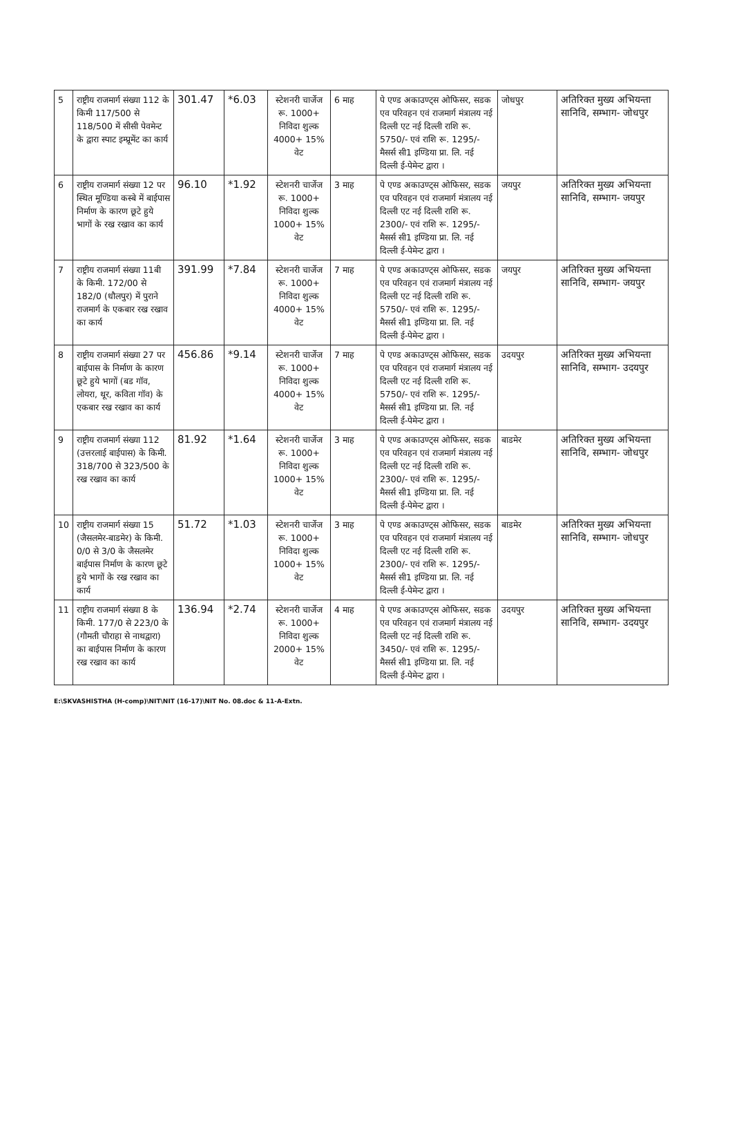| 5 | राष्ट्रीय राजमार्ग संख्या 112 के किमी 117/500 से 118/500 में सीसी पेवमेन्ट के द्वारा स्पाट इम्प्रूमेंट का कार्य | 301.47 | *6.03 | स्टेशनरी चार्जेज रू. 1000+ निविदा शुल्क 4000+ 15% वेट | 6 माह | पे एण्ड अकाउण्ट्स ओफिसर, सडक एव परिवहन एवं राजमार्ग मंत्रालय नई दिल्ली एट नई दिल्ली राशि रू. 5750/- एवं राशि रू. 1295/- मैसर्स सी1 इण्डिया प्रा. लि. नई दिल्ली ई-पेमेन्ट द्वारा । | जोधपुर | अतिरिक्त मुख्य अभियन्ता सानिवि, सम्भाग- जोधपुर |
| 6 | राष्ट्रीय राजमार्ग संख्या 12 पर स्थित मूण्डिया कस्बे में बाईपास निर्माण के कारण छूटे हुये भागों के रख रखाव का कार्य | 96.10 | *1.92 | स्टेशनरी चार्जेज रू. 1000+ निविदा शुल्क 1000+ 15% वेट | 3 माह | पे एण्ड अकाउण्ट्स ओफिसर, सडक एव परिवहन एवं राजमार्ग मंत्रालय नई दिल्ली एट नई दिल्ली राशि रू. 2300/- एवं राशि रू. 1295/- मैसर्स सी1 इण्डिया प्रा. लि. नई दिल्ली ई-पेमेन्ट द्वारा । | जयपुर | अतिरिक्त मुख्य अभियन्ता सानिवि, सम्भाग- जयपुर |
| 7 | राष्ट्रीय राजमार्ग संख्या 11बी के किमी. 172/00 से 182/0 (धौलपुर) में पुराने राजमार्ग के एकबार रख रखाव का कार्य | 391.99 | *7.84 | स्टेशनरी चार्जेज रू. 1000+ निविदा शुल्क 4000+ 15% वेट | 7 माह | पे एण्ड अकाउण्ट्स ओफिसर, सडक एव परिवहन एवं राजमार्ग मंत्रालय नई दिल्ली एट नई दिल्ली राशि रू. 5750/- एवं राशि रू. 1295/- मैसर्स सी1 इण्डिया प्रा. लि. नई दिल्ली ई-पेमेन्ट द्वारा । | जयपुर | अतिरिक्त मुख्य अभियन्ता सानिवि, सम्भाग- जयपुर |
| 8 | राष्ट्रीय राजमार्ग संख्या 27 पर बाईपास के निर्माण के कारण छूटे हुये भागों (बड गॉव, लोयरा, थूर, कविता गॉव) के एकबार रख रखाव का कार्य | 456.86 | *9.14 | स्टेशनरी चार्जेज रू. 1000+ निविदा शुल्क 4000+ 15% वेट | 7 माह | पे एण्ड अकाउण्ट्स ओफिसर, सडक एव परिवहन एवं राजमार्ग मंत्रालय नई दिल्ली एट नई दिल्ली राशि रू. 5750/- एवं राशि रू. 1295/- मैसर्स सी1 इण्डिया प्रा. लि. नई दिल्ली ई-पेमेन्ट द्वारा । | उदयपुर | अतिरिक्त मुख्य अभियन्ता सानिवि, सम्भाग- उदयपुर |
| 9 | राष्ट्रीय राजमार्ग संख्या 112 (उत्तरलाई बाईपास) के किमी. 318/700 से 323/500 के रख रखाव का कार्य | 81.92 | *1.64 | स्टेशनरी चार्जेज रू. 1000+ निविदा शुल्क 1000+ 15% वेट | 3 माह | पे एण्ड अकाउण्ट्स ओफिसर, सडक एव परिवहन एवं राजमार्ग मंत्रालय नई दिल्ली एट नई दिल्ली राशि रू. 2300/- एवं राशि रू. 1295/- मैसर्स सी1 इण्डिया प्रा. लि. नई दिल्ली ई-पेमेन्ट द्वारा । | बाडमेर | अतिरिक्त मुख्य अभियन्ता सानिवि, सम्भाग- जोधपुर |
| 10 | राष्ट्रीय राजमार्ग संख्या 15 (जैसलमेर-बाडमेर) के किमी. 0/0 से 3/0 के जैसलमेर बाईपास निर्माण के कारण छूटे हुये भागों के रख रखाव का कार्य | 51.72 | *1.03 | स्टेशनरी चार्जेज रू. 1000+ निविदा शुल्क 1000+ 15% वेट | 3 माह | पे एण्ड अकाउण्ट्स ओफिसर, सडक एव परिवहन एवं राजमार्ग मंत्रालय नई दिल्ली एट नई दिल्ली राशि रू. 2300/- एवं राशि रू. 1295/- मैसर्स सी1 इण्डिया प्रा. लि. नई दिल्ली ई-पेमेन्ट द्वारा । | बाडमेर | अतिरिक्त मुख्य अभियन्ता सानिवि, सम्भाग- जोधपुर |
| 11 | राष्ट्रीय राजमार्ग संख्या 8 के किमी. 177/0 से 223/0 के (गौमती चौराहा से नाथद्वारा) का बाईपास निर्माण के कारण रख रखाव का कार्य | 136.94 | *2.74 | स्टेशनरी चार्जेज रू. 1000+ निविदा शुल्क 2000+ 15% वेट | 4 माह | पे एण्ड अकाउण्ट्स ओफिसर, सडक एव परिवहन एवं राजमार्ग मंत्रालय नई दिल्ली एट नई दिल्ली राशि रू. 3450/- एवं राशि रू. 1295/- मैसर्स सी1 इण्डिया प्रा. लि. नई दिल्ली ई-पेमेन्ट द्वारा । | उदयपुर | अतिरिक्त मुख्य अभियन्ता सानिवि, सम्भाग- उदयपुर |
E:\SKVASHISTHA (H-comp)\NIT\NIT (16-17)\NIT No. 08.doc & 11-A-Extn.